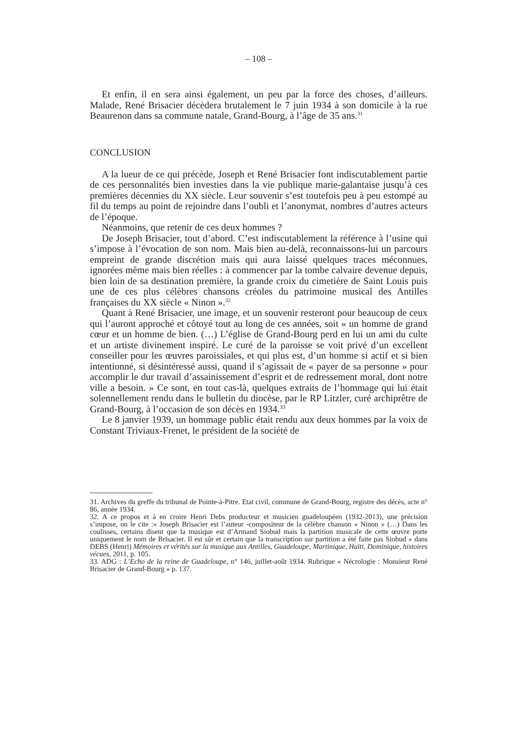– 108 –
Et enfin, il en sera ainsi également, un peu par la force des choses, d’ailleurs. Malade, René Brisacier décèdera brutalement le 7 juin 1934 à son domicile à la rue Beaurenon dans sa commune natale, Grand-Bourg, à l’âge de 35 ans.<sup>31</sup>
CONCLUSION
A la lueur de ce qui précède, Joseph et René Brisacier font indiscutablement partie de ces personnalités bien investies dans la vie publique marie-galantaise jusqu’à ces premières décennies du XX siècle. Leur souvenir s’est toutefois peu à peu estompé au fil du temps au point de rejoindre dans l’oubli et l’anonymat, nombres d’autres acteurs de l’époque.
Néanmoins, que retenir de ces deux hommes ?
De Joseph Brisacier, tout d’abord. C’est indiscutablement la référence à l’usine qui s’impose à l’évocation de son nom. Mais bien au-delà, reconnaissons-lui un parcours empreint de grande discrétion mais qui aura laissé quelques traces méconnues, ignorées même mais bien réelles : à commencer par la tombe calvaire devenue depuis, bien loin de sa destination première, la grande croix du cimetière de Saint Louis puis une de ces plus célèbres chansons créoles du patrimoine musical des Antilles françaises du XX siècle « Ninon ».<sup>32</sup>
Quant à René Brisacier, une image, et un souvenir resteront pour beaucoup de ceux qui l’auront approché et côtoyé tout au long de ces années, soit « un homme de grand cœur et un homme de bien. (…) L’église de Grand-Bourg perd en lui un ami du culte et un artiste divinement inspiré. Le curé de la paroisse se voit privé d’un excellent conseiller pour les œuvres paroissiales, et qui plus est, d’un homme si actif et si bien intentionné, si désintéressé aussi, quand il s’agissait de « payer de sa personne » pour accomplir le dur travail d’assainissement d’esprit et de redressement moral, dont notre ville a besoin. » Ce sont, en tout cas-là, quelques extraits de l’hommage qui lui était solennellement rendu dans le bulletin du diocèse, par le RP Litzler, curé archiprêtre de Grand-Bourg, à l’occasion de son décès en 1934.<sup>33</sup>
Le 8 janvier 1939, un hommage public était rendu aux deux hommes par la voix de Constant Triviaux-Frenet, le président de la société de
31. Archives du greffe du tribunal de Pointe-à-Pitre. Etat civil, commune de Grand-Bourg, registre des décès, acte n° 86, année 1934.
32. A ce propos et à en croire Henri Debs producteur et musicien guadeloupéen (1932-2013), une précision s’impose, on le cite :« Joseph Brisacier est l’auteur -compositeur de la célèbre chanson « Ninon » (…) Dans les coulisses, certains disent que la musique est d’Armand Siobud mais la partition musicale de cette œuvre porte uniquement le nom de Brisacier. Il est sûr et certain que la transcription sur partition a été faite pas Siobud » dans DEBS (Henri) Mémoires et vérités sur la musique aux Antilles, Guadeloupe, Martinique, Haïti, Dominique, histoires vécues, 2011, p. 105.
33. ADG : L’Echo de la reine de Guadeloupe, n° 146, juillet-août 1934. Rubrique « Nécrologie : Monsieur René Brisacier de Grand-Bourg » p. 137.